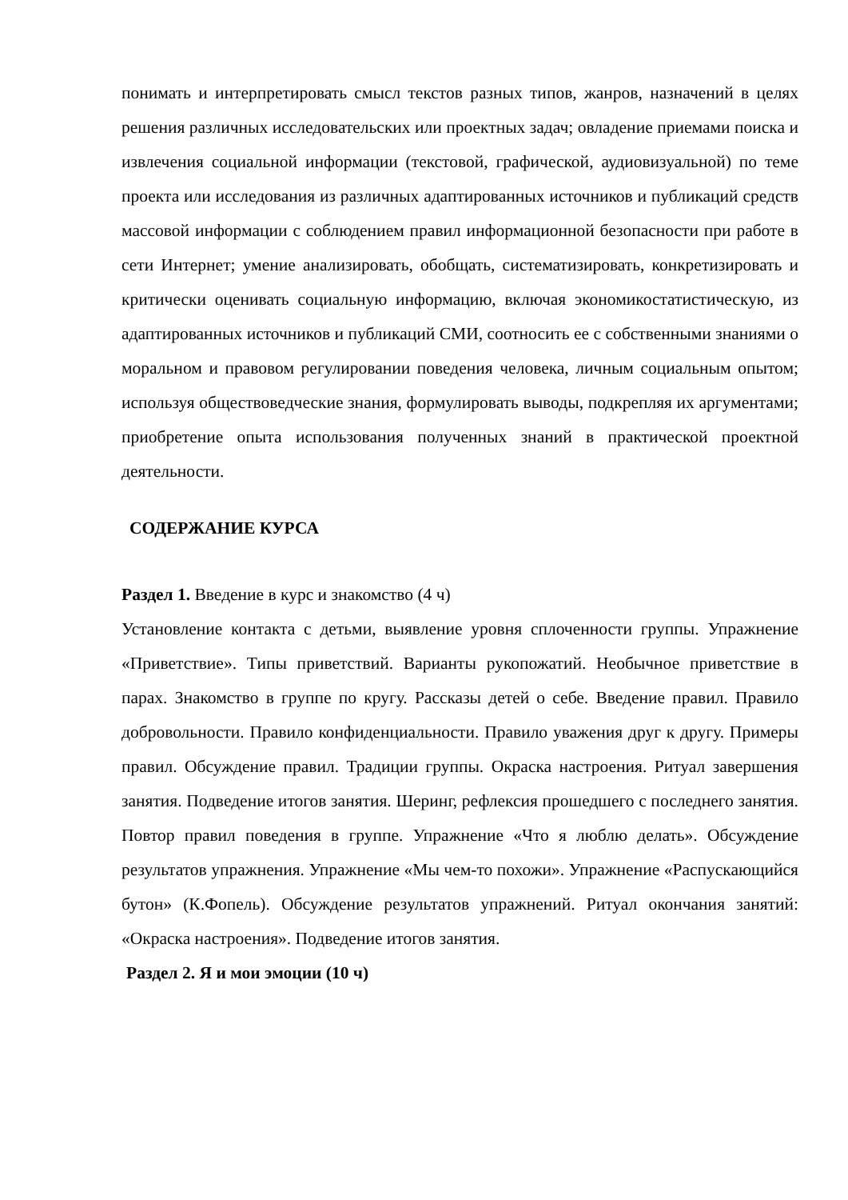понимать и интерпретировать смысл текстов разных типов, жанров, назначений в целях решения различных исследовательских или проектных задач; овладение приемами поиска и извлечения социальной информации (текстовой, графической, аудиовизуальной) по теме проекта или исследования из различных адаптированных источников и публикаций средств массовой информации с соблюдением правил информационной безопасности при работе в сети Интернет; умение анализировать, обобщать, систематизировать, конкретизировать и критически оценивать социальную информацию, включая экономикостатистическую, из адаптированных источников и публикаций СМИ, соотносить ее с собственными знаниями о моральном и правовом регулировании поведения человека, личным социальным опытом; используя обществоведческие знания, формулировать выводы, подкрепляя их аргументами; приобретение опыта использования полученных знаний в практической проектной деятельности.
СОДЕРЖАНИЕ КУРСА
Раздел 1. Введение в курс и знакомство (4 ч)
Установление контакта с детьми, выявление уровня сплоченности группы. Упражнение «Приветствие». Типы приветствий. Варианты рукопожатий. Необычное приветствие в парах. Знакомство в группе по кругу. Рассказы детей о себе. Введение правил. Правило добровольности. Правило конфиденциальности. Правило уважения друг к другу. Примеры правил. Обсуждение правил. Традиции группы. Окраска настроения. Ритуал завершения занятия. Подведение итогов занятия. Шеринг, рефлексия прошедшего с последнего занятия. Повтор правил поведения в группе. Упражнение «Что я люблю делать». Обсуждение результатов упражнения. Упражнение «Мы чем-то похожи». Упражнение «Распускающийся бутон» (К.Фопель). Обсуждение результатов упражнений. Ритуал окончания занятий: «Окраска настроения». Подведение итогов занятия.
Раздел 2. Я и мои эмоции (10 ч)